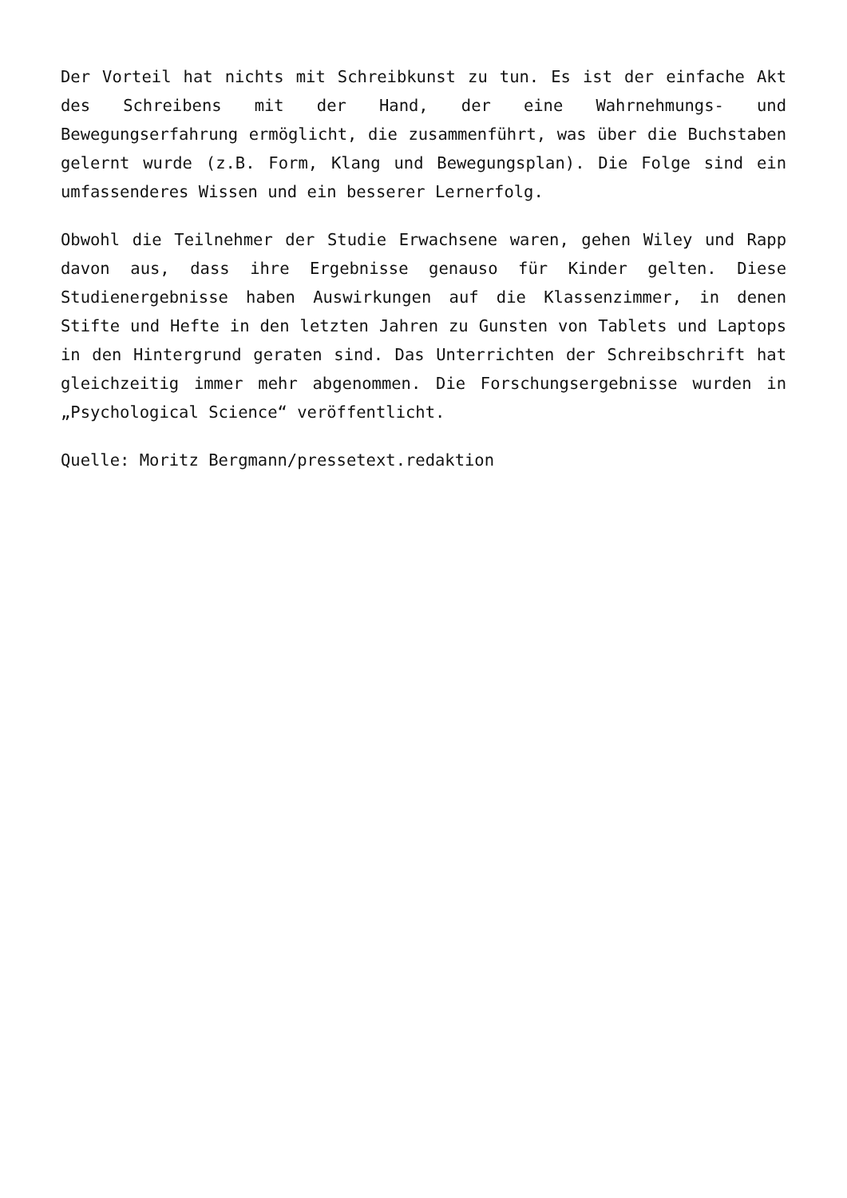Der Vorteil hat nichts mit Schreibkunst zu tun. Es ist der einfache Akt des Schreibens mit der Hand, der eine Wahrnehmungs- und Bewegungserfahrung ermöglicht, die zusammenführt, was über die Buchstaben gelernt wurde (z.B. Form, Klang und Bewegungsplan). Die Folge sind ein umfassenderes Wissen und ein besserer Lernerfolg.
Obwohl die Teilnehmer der Studie Erwachsene waren, gehen Wiley und Rapp davon aus, dass ihre Ergebnisse genauso für Kinder gelten. Diese Studienergebnisse haben Auswirkungen auf die Klassenzimmer, in denen Stifte und Hefte in den letzten Jahren zu Gunsten von Tablets und Laptops in den Hintergrund geraten sind. Das Unterrichten der Schreibschrift hat gleichzeitig immer mehr abgenommen. Die Forschungsergebnisse wurden in „Psychological Science“ veröffentlicht.
Quelle: Moritz Bergmann/pressetext.redaktion